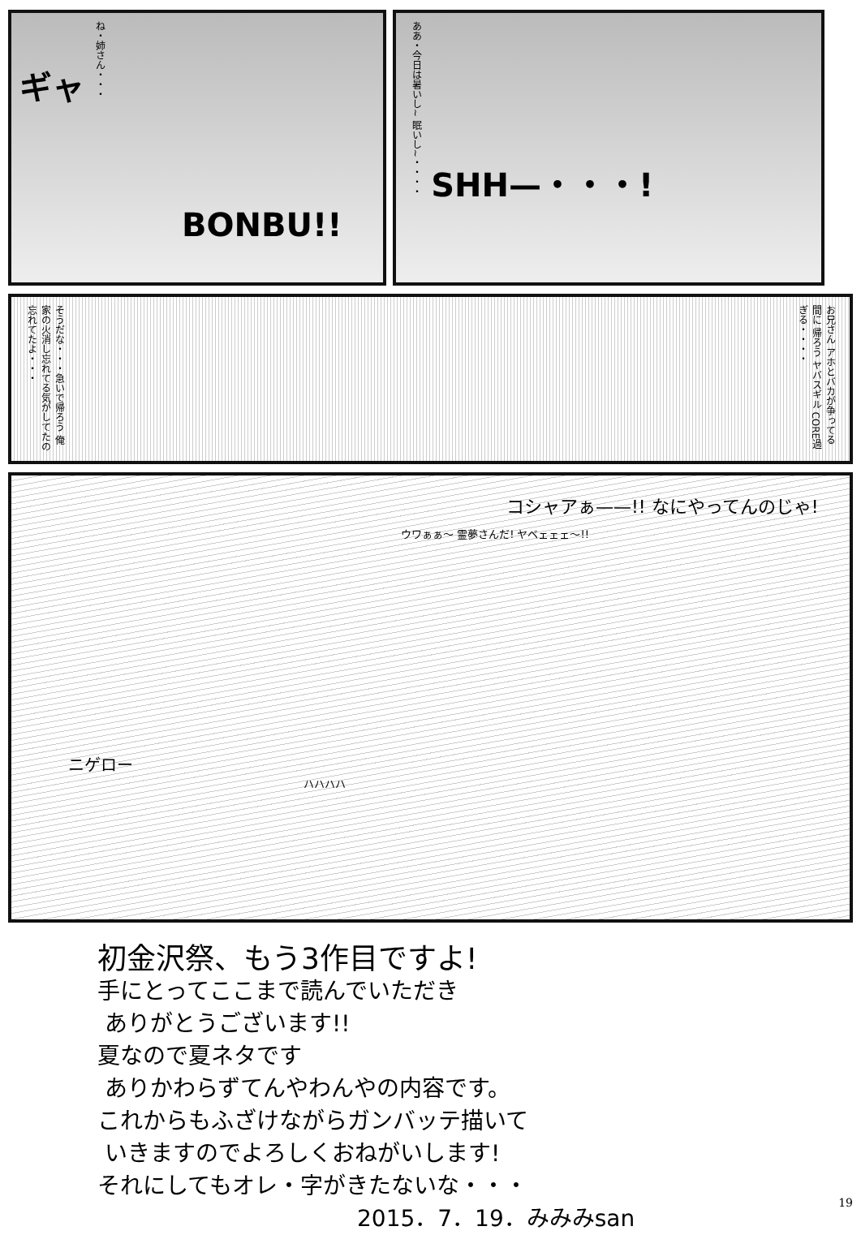ギャ ね・姉さん・・・
BONBU!!
ああ・今日は暑いし~ 眠いし~・・・・ SHH—・・・!
そうだな・・・急いで帰ろう 俺家の火消し忘れてる気がしてたの 忘れてたよ・・・ お兄さん アホとバカが争ってる間に 帰ろう ヤバスギル CORE過ぎる・・・・
コシャアぁ——!! なにやってんのじゃ!
ウワぁぁ〜 霊夢さんだ! ヤベェェェ〜!!
ニゲロー
ハハハハ
初金沢祭、もう3作目ですよ!
手にとってここまで読んでいただき
ありがとうございます!!
夏なので夏ネタです
ありかわらずてんやわんやの内容です。
これからもふざけながらガンバッテ描いて
いきますのでよろしくおねがいします!
それにしてもオレ・字がきたないな・・・
2015．7．19．みみみsan
19